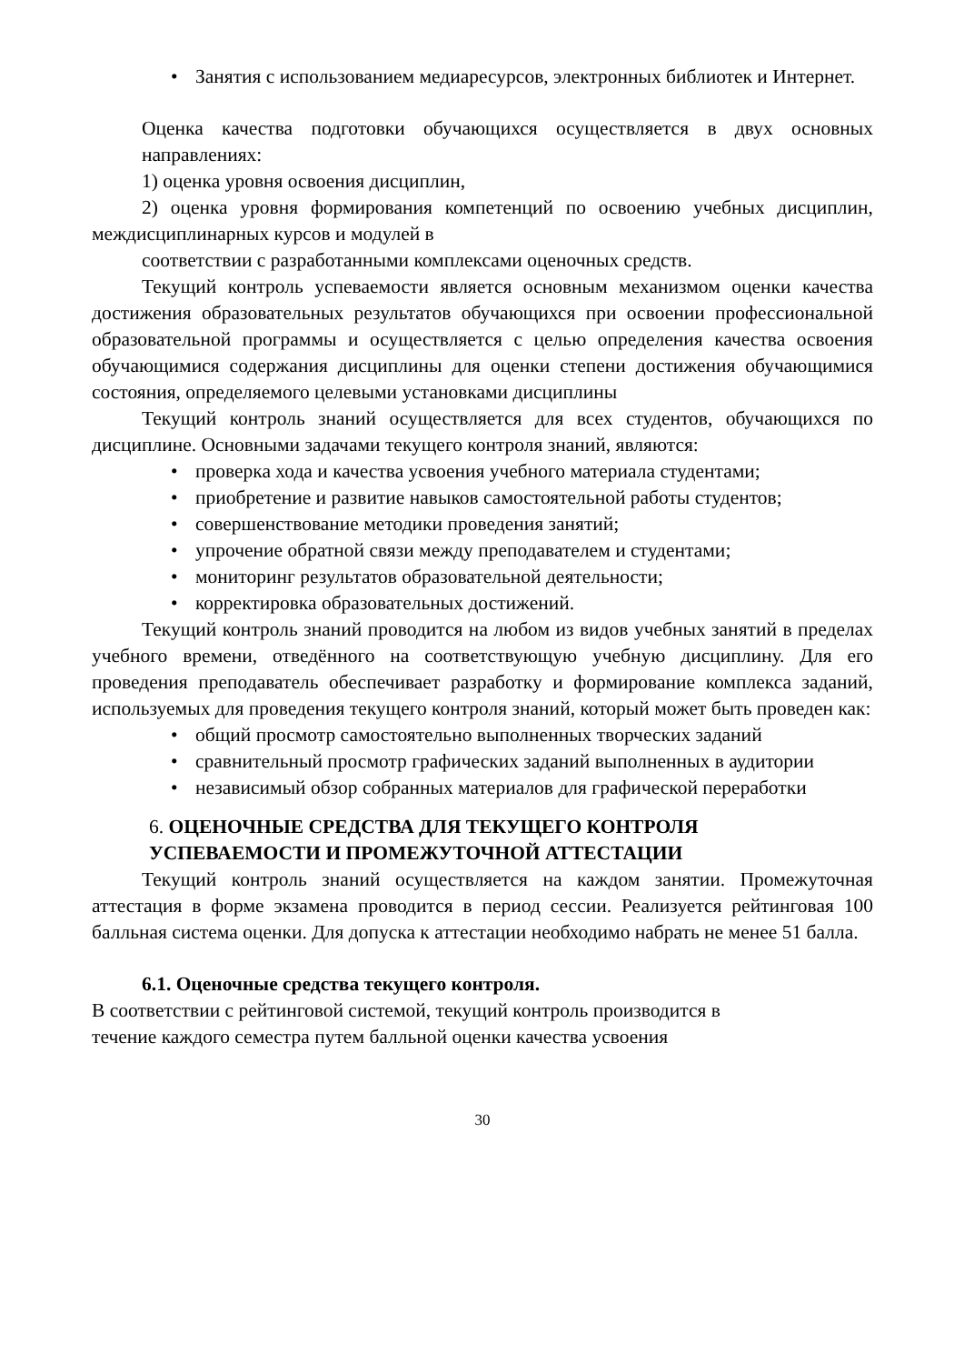• Занятия с использованием медиаресурсов, электронных библиотек и Интернет.
Оценка качества подготовки обучающихся осуществляется в двух основных направлениях:
1) оценка уровня освоения дисциплин,
2) оценка уровня формирования компетенций по освоению учебных дисциплин, междисциплинарных курсов и модулей в
соответствии с разработанными комплексами оценочных средств.
Текущий контроль успеваемости является основным механизмом оценки качества достижения образовательных результатов обучающихся при освоении профессиональной образовательной программы и осуществляется с целью определения качества освоения обучающимися содержания дисциплины для оценки степени достижения обучающимися состояния, определяемого целевыми установками дисциплины
Текущий контроль знаний осуществляется для всех студентов, обучающихся по дисциплине. Основными задачами текущего контроля знаний, являются:
• проверка хода и качества усвоения учебного материала студентами;
• приобретение и развитие навыков самостоятельной работы студентов;
• совершенствование методики проведения занятий;
• упрочение обратной связи между преподавателем и студентами;
• мониторинг результатов образовательной деятельности;
• корректировка образовательных достижений.
Текущий контроль знаний проводится на любом из видов учебных занятий в пределах учебного времени, отведённого на соответствующую учебную дисциплину. Для его проведения преподаватель обеспечивает разработку и формирование комплекса заданий, используемых для проведения текущего контроля знаний, который может быть проведен как:
• общий просмотр самостоятельно выполненных творческих заданий
• сравнительный просмотр графических заданий выполненных в аудитории
• независимый обзор собранных материалов для графической переработки
6. ОЦЕНОЧНЫЕ СРЕДСТВА ДЛЯ ТЕКУЩЕГО КОНТРОЛЯ УСПЕВАЕМОСТИ И ПРОМЕЖУТОЧНОЙ АТТЕСТАЦИИ
Текущий контроль знаний осуществляется на каждом занятии. Промежуточная аттестация в форме экзамена проводится в период сессии. Реализуется рейтинговая 100 балльная система оценки. Для допуска к аттестации необходимо набрать не менее 51 балла.
6.1. Оценочные средства текущего контроля.
В соответствии с рейтинговой системой, текущий контроль производится в
течение каждого семестра путем балльной оценки качества усвоения
30